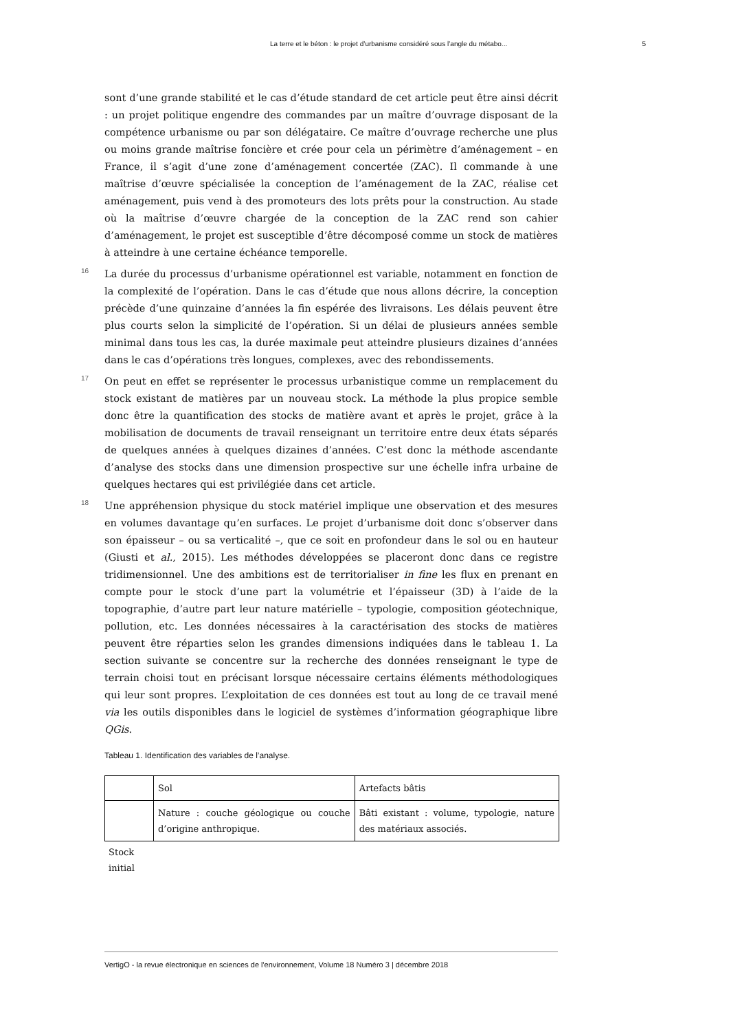La terre et le béton : le projet d’urbanisme considéré sous l’angle du métabo... 5
sont d’une grande stabilité et le cas d’étude standard de cet article peut être ainsi décrit : un projet politique engendre des commandes par un maître d’ouvrage disposant de la compétence urbanisme ou par son délégataire. Ce maître d’ouvrage recherche une plus ou moins grande maîtrise foncière et crée pour cela un périmètre d’aménagement – en France, il s’agit d’une zone d’aménagement concertée (ZAC). Il commande à une maîtrise d’œuvre spécialisée la conception de l’aménagement de la ZAC, réalise cet aménagement, puis vend à des promoteurs des lots prêts pour la construction. Au stade où la maîtrise d’œuvre chargée de la conception de la ZAC rend son cahier d’aménagement, le projet est susceptible d’être décomposé comme un stock de matières à atteindre à une certaine échéance temporelle.
16 La durée du processus d’urbanisme opérationnel est variable, notamment en fonction de la complexité de l’opération. Dans le cas d’étude que nous allons décrire, la conception précède d’une quinzaine d’années la fin espérée des livraisons. Les délais peuvent être plus courts selon la simplicité de l’opération. Si un délai de plusieurs années semble minimal dans tous les cas, la durée maximale peut atteindre plusieurs dizaines d’années dans le cas d’opérations très longues, complexes, avec des rebondissements.
17 On peut en effet se représenter le processus urbanistique comme un remplacement du stock existant de matières par un nouveau stock. La méthode la plus propice semble donc être la quantification des stocks de matière avant et après le projet, grâce à la mobilisation de documents de travail renseignant un territoire entre deux états séparés de quelques années à quelques dizaines d’années. C’est donc la méthode ascendante d’analyse des stocks dans une dimension prospective sur une échelle infra urbaine de quelques hectares qui est privilégiée dans cet article.
18 Une appréhension physique du stock matériel implique une observation et des mesures en volumes davantage qu’en surfaces. Le projet d’urbanisme doit donc s’observer dans son épaisseur – ou sa verticalité –, que ce soit en profondeur dans le sol ou en hauteur (Giusti et al., 2015). Les méthodes développées se placeront donc dans ce registre tridimensionnel. Une des ambitions est de territorialiser in fine les flux en prenant en compte pour le stock d’une part la volumétrie et l’épaisseur (3D) à l’aide de la topographie, d’autre part leur nature matérielle – typologie, composition géotechnique, pollution, etc. Les données nécessaires à la caractérisation des stocks de matières peuvent être réparties selon les grandes dimensions indiquées dans le tableau 1. La section suivante se concentre sur la recherche des données renseignant le type de terrain choisi tout en précisant lorsque nécessaire certains éléments méthodologiques qui leur sont propres. L’exploitation de ces données est tout au long de ce travail mené via les outils disponibles dans le logiciel de systèmes d’information géographique libre QGis.
Tableau 1. Identification des variables de l’analyse.
| | Sol | Artefacts bâtis |
| | Nature : couche géologique ou couche d’origine anthropique. | Bâti existant : volume, typologie, nature des matériaux associés. |
Stock
initial
VertigO - la revue électronique en sciences de l'environnement, Volume 18 Numéro 3 | décembre 2018